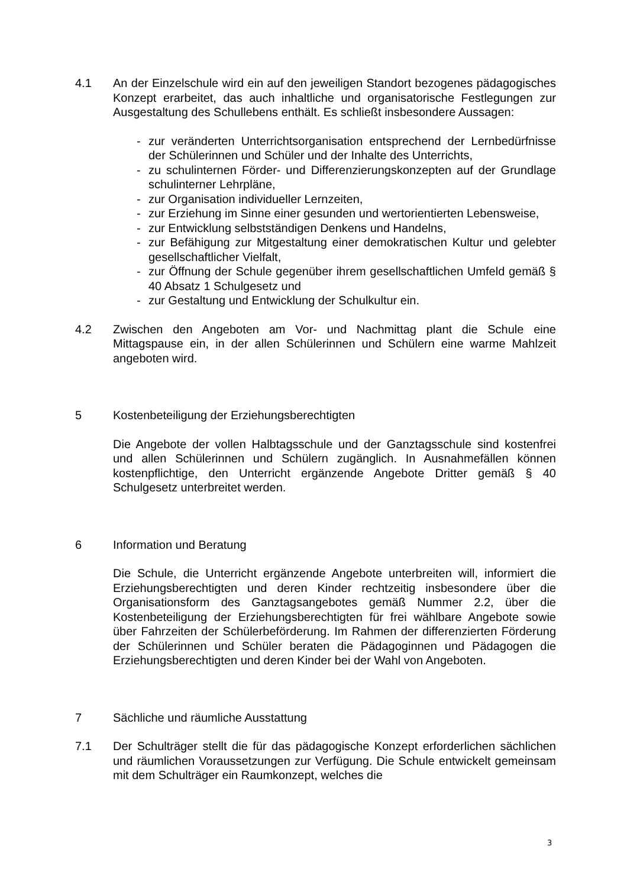4.1 An der Einzelschule wird ein auf den jeweiligen Standort bezogenes pädagogisches Konzept erarbeitet, das auch inhaltliche und organisatorische Festlegungen zur Ausgestaltung des Schullebens enthält. Es schließt insbesondere Aussagen:
- zur veränderten Unterrichtsorganisation entsprechend der Lernbedürfnisse der Schülerinnen und Schüler und der Inhalte des Unterrichts,
- zu schulinternen Förder- und Differenzierungskonzepten auf der Grundlage schulinterner Lehrpläne,
- zur Organisation individueller Lernzeiten,
- zur Erziehung im Sinne einer gesunden und wertorientierten Lebensweise,
- zur Entwicklung selbstständigen Denkens und Handelns,
- zur Befähigung zur Mitgestaltung einer demokratischen Kultur und gelebter gesellschaftlicher Vielfalt,
- zur Öffnung der Schule gegenüber ihrem gesellschaftlichen Umfeld gemäß § 40 Absatz 1 Schulgesetz und
- zur Gestaltung und Entwicklung der Schulkultur ein.
4.2 Zwischen den Angeboten am Vor- und Nachmittag plant die Schule eine Mittagspause ein, in der allen Schülerinnen und Schülern eine warme Mahlzeit angeboten wird.
5 Kostenbeteiligung der Erziehungsberechtigten
Die Angebote der vollen Halbtagsschule und der Ganztagsschule sind kostenfrei und allen Schülerinnen und Schülern zugänglich. In Ausnahmefällen können kostenpflichtige, den Unterricht ergänzende Angebote Dritter gemäß § 40 Schulgesetz unterbreitet werden.
6 Information und Beratung
Die Schule, die Unterricht ergänzende Angebote unterbreiten will, informiert die Erziehungsberechtigten und deren Kinder rechtzeitig insbesondere über die Organisationsform des Ganztagsangebotes gemäß Nummer 2.2, über die Kostenbeteiligung der Erziehungsberechtigten für frei wählbare Angebote sowie über Fahrzeiten der Schülerbeförderung. Im Rahmen der differenzierten Förderung der Schülerinnen und Schüler beraten die Pädagoginnen und Pädagogen die Erziehungsberechtigten und deren Kinder bei der Wahl von Angeboten.
7 Sächliche und räumliche Ausstattung
7.1 Der Schulträger stellt die für das pädagogische Konzept erforderlichen sächlichen und räumlichen Voraussetzungen zur Verfügung. Die Schule entwickelt gemeinsam mit dem Schulträger ein Raumkonzept, welches die
3